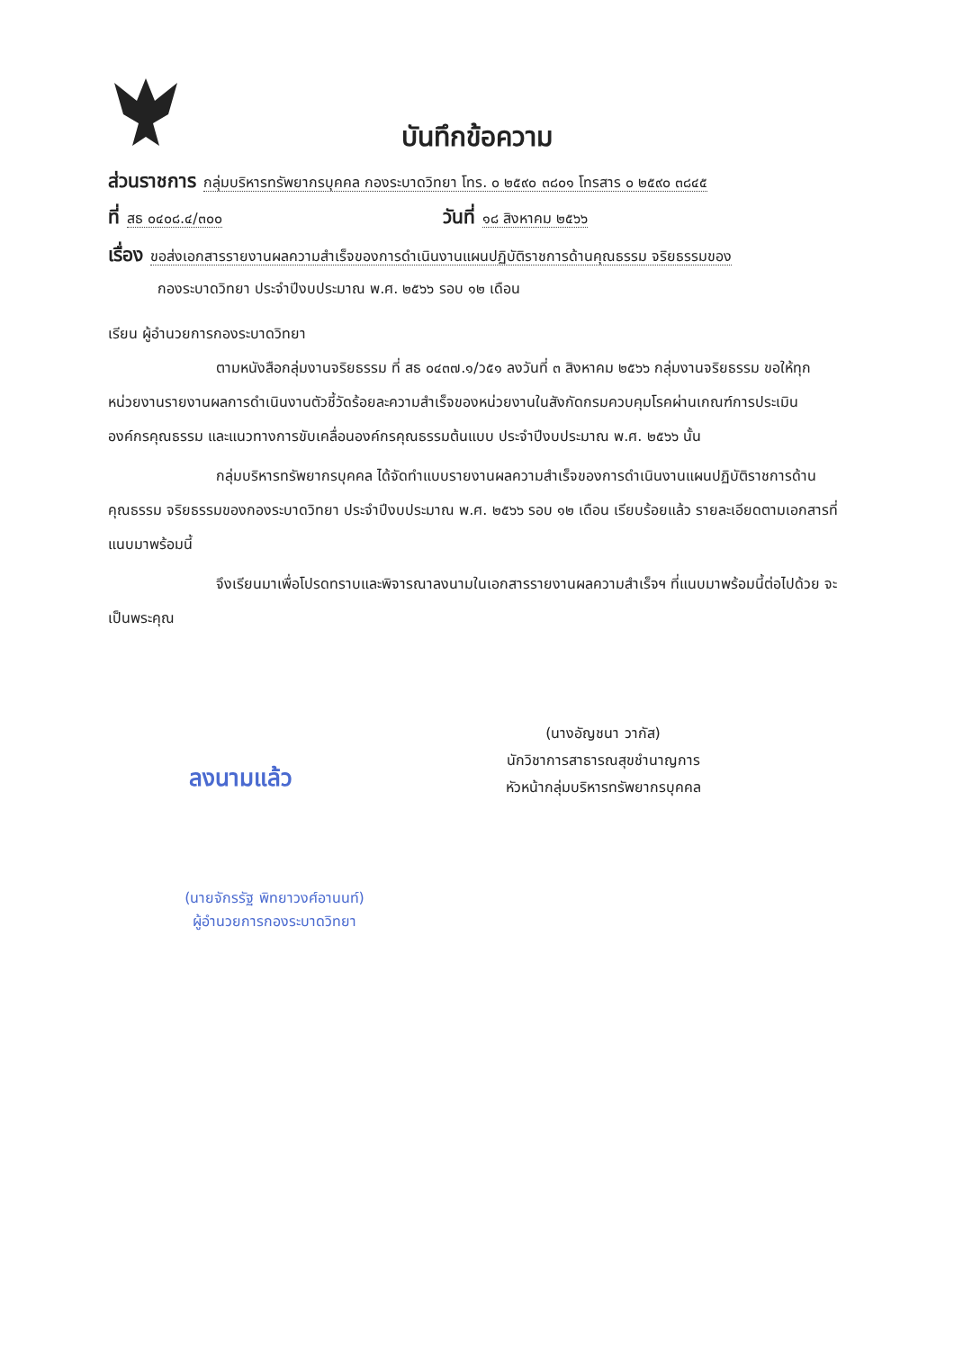บันทึกข้อความ
ส่วนราชการ กลุ่มบริหารทรัพยากรบุคคล กองระบาดวิทยา โทร. ๐ ๒๕๙๐ ๓๘๐๑ โทรสาร ๐ ๒๕๙๐ ๓๘๔๕
ที่ สธ ๐๔๐๘.๔/๓๐๐ วันที่ ๑๘ สิงหาคม ๒๕๖๖
เรื่อง ขอส่งเอกสารรายงานผลความสำเร็จของการดำเนินงานแผนปฏิบัติราชการด้านคุณธรรม จริยธรรมของ
กองระบาดวิทยา ประจำปีงบประมาณ พ.ศ. ๒๕๖๖ รอบ ๑๒ เดือน
เรียน ผู้อำนวยการกองระบาดวิทยา
ตามหนังสือกลุ่มงานจริยธรรม ที่ สธ ๐๔๓๗.๑/ว๕๑ ลงวันที่ ๓ สิงหาคม ๒๕๖๖ กลุ่มงานจริยธรรม ขอให้ทุกหน่วยงานรายงานผลการดำเนินงานตัวชี้วัดร้อยละความสำเร็จของหน่วยงานในสังกัดกรมควบคุมโรคผ่านเกณฑ์การประเมินองค์กรคุณธรรม และแนวทางการขับเคลื่อนองค์กรคุณธรรมต้นแบบ ประจำปีงบประมาณ พ.ศ. ๒๕๖๖ นั้น
กลุ่มบริหารทรัพยากรบุคคล ได้จัดทำแบบรายงานผลความสำเร็จของการดำเนินงานแผนปฏิบัติราชการด้านคุณธรรม จริยธรรมของกองระบาดวิทยา ประจำปีงบประมาณ พ.ศ. ๒๕๖๖ รอบ ๑๒ เดือน เรียบร้อยแล้ว รายละเอียดตามเอกสารที่แนบมาพร้อมนี้
จึงเรียนมาเพื่อโปรดทราบและพิจารณาลงนามในเอกสารรายงานผลความสำเร็จฯ ที่แนบมาพร้อมนี้ต่อไปด้วย จะเป็นพระคุณ
(นางอัญชนา วากัส)
นักวิชาการสาธารณสุขชำนาญการ
หัวหน้ากลุ่มบริหารทรัพยากรบุคคล
ลงนามแล้ว
(นายจักรรัฐ พิทยาวงศ์อานนท์)
ผู้อำนวยการกองระบาดวิทยา